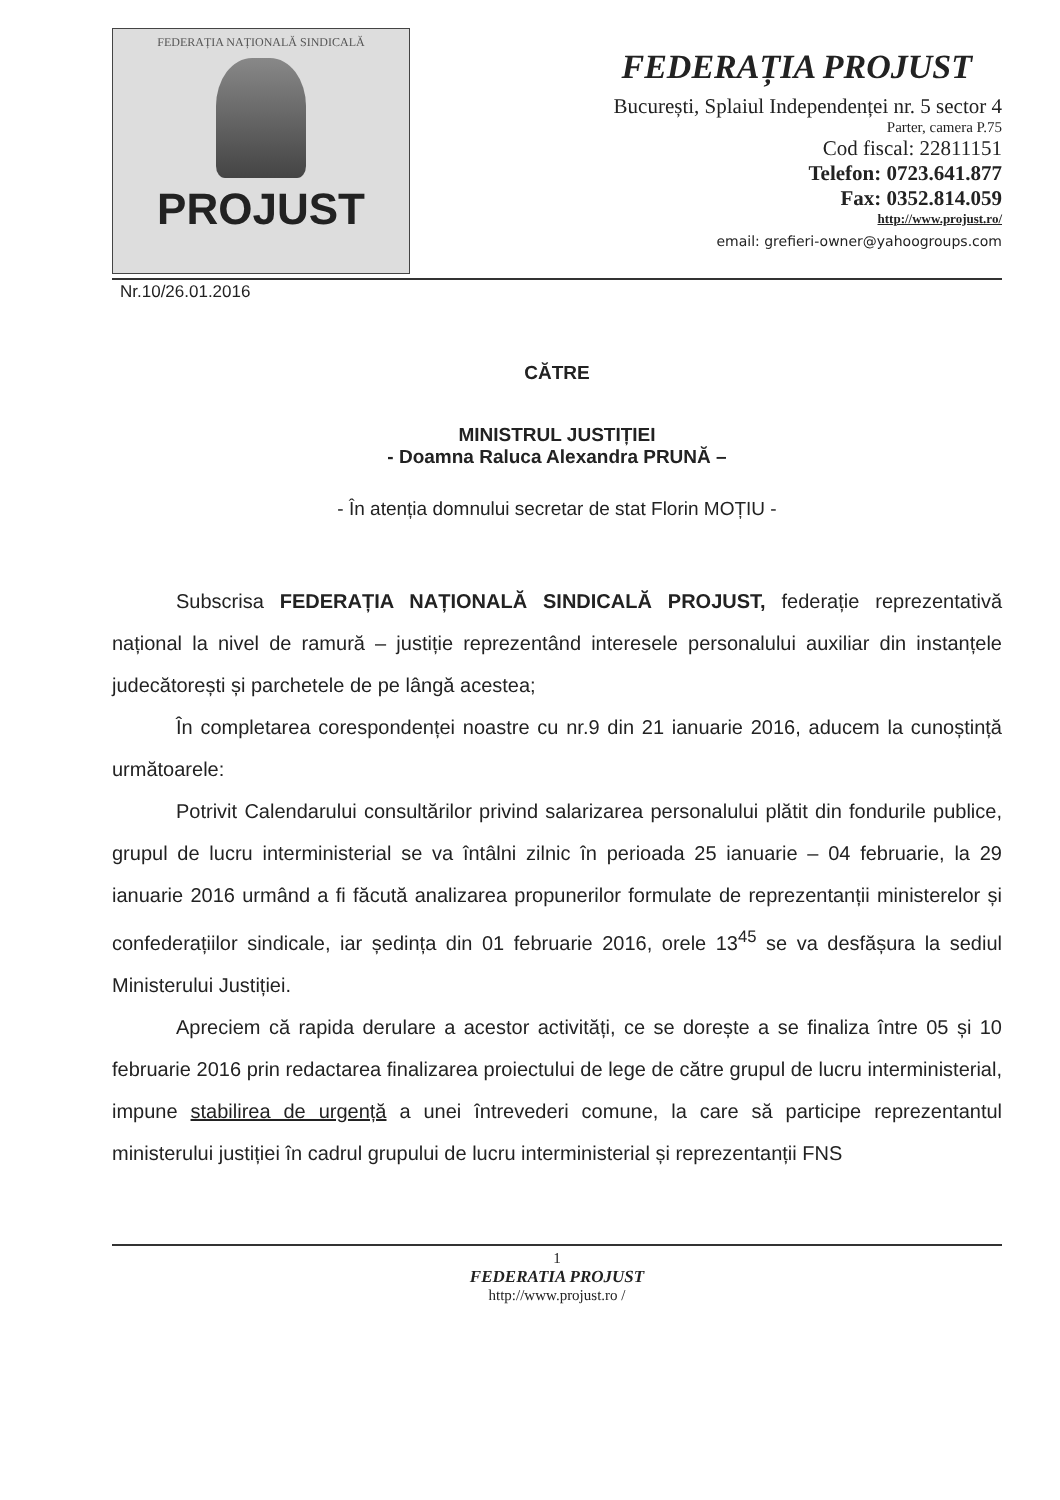FEDERAȚIA NAȚIONALĂ SINDICALĂ
PROJUST
FEDERAȚIA PROJUST
București, Splaiul Independenței nr. 5 sector 4
Parter, camera P.75
Cod fiscal: 22811151
Telefon: 0723.641.877
Fax: 0352.814.059
http://www.projust.ro/
email: grefieri-owner@yahoogroups.com
Nr.10/26.01.2016
CĂTRE
MINISTRUL JUSTIȚIEI
- Doamna Raluca Alexandra PRUNĂ –
- În atenția domnului secretar de stat Florin MOȚIU -
Subscrisa FEDERAȚIA NAȚIONALĂ SINDICALĂ PROJUST, federație reprezentativă național la nivel de ramură – justiție reprezentând interesele personalului auxiliar din instanțele judecătorești și parchetele de pe lângă acestea;
În completarea corespondenței noastre cu nr.9 din 21 ianuarie 2016, aducem la cunoștință următoarele:
Potrivit Calendarului consultărilor privind salarizarea personalului plătit din fondurile publice, grupul de lucru interministerial se va întâlni zilnic în perioada 25 ianuarie – 04 februarie, la 29 ianuarie 2016 urmând a fi făcută analizarea propunerilor formulate de reprezentanții ministerelor și confederațiilor sindicale, iar ședința din 01 februarie 2016, orele 13<sup>45</sup> se va desfășura la sediul Ministerului Justiției.
Apreciem că rapida derulare a acestor activități, ce se dorește a se finaliza între 05 și 10 februarie 2016 prin redactarea finalizarea proiectului de lege de către grupul de lucru interministerial, impune stabilirea de urgență a unei întrevederi comune, la care să participe reprezentantul ministerului justiției în cadrul grupului de lucru interministerial și reprezentanții FNS
1
FEDERATIA PROJUST
http://www.projust.ro /